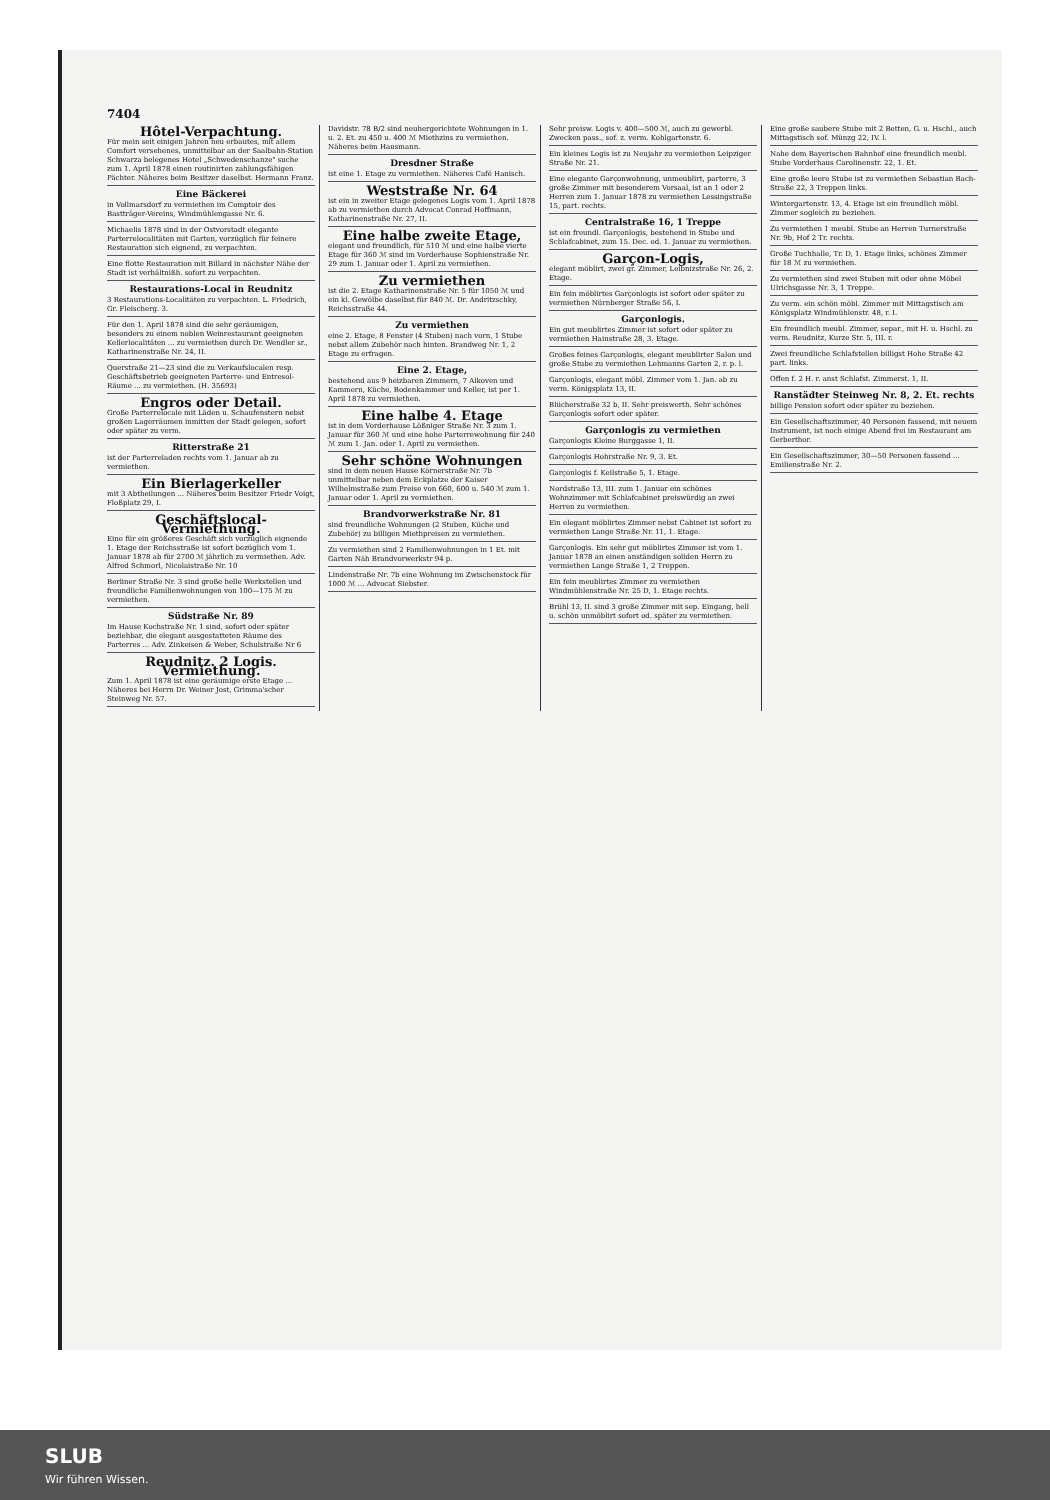7404
Hôtel-Verpachtung.
Für mein seit einigen Jahren neu erbautes, mit allem Comfort versehenes, unmittelbar an der Saalbahn-Station Schwarza belegenes Hotel „Schwedenschanze" suche zum 1. April 1878 einen routinirten zahlungsfähigen Pächter. Näheres beim Besitzer daselbst. Hermann Franz.
Eine Bäckerei
in Vollmarsdorf zu vermiethen im Comptoir des Bastträger-Vereins, Windmühlengasse Nr. 6.
Michaelis 1878 sind in der Ostvorstadt elegante Parterrelocalitäten mit Garten, vorzüglich für feinere Restauration sich eignend, zu verpachten.
Eine flotte Restauration mit Billard in nächster Nähe der Stadt ist verhältnißh. sofort zu verpachten.
Restaurations-Local in Reudnitz
3 Restaurations-Localitäten zu verpachten. L. Friedrich, Gr. Fleischerg. 3.
Für den 1. April 1878 sind die sehr geräumigen, besonders zu einem noblen Weinrestaurant geeigneten Kellerlocalitäten ... zu vermiethen durch Dr. Wendler sr., Katharinenstraße Nr. 24, II.
Querstraße 21—23 sind die zu Verkaufslocalen resp. Geschäftsbetrieb geeigneten Parterre- und Entresol-Räume ... zu vermiethen. (H. 35693)
Engros oder Detail.
Große Parterrelocale mit Läden u. Schaufenstern nebst großen Lagerräumen inmitten der Stadt gelegen, sofort oder später zu verm.
Ritterstraße 21
ist der Parterreladen rechts vom 1. Januar ab zu vermiethen.
Ein Bierlagerkeller
mit 3 Abtheilungen ... Näheres beim Besitzer Friedr Voigt, Floßplatz 29, I.
Geschäftslocal-Vermiethung.
Eine für ein größeres Geschäft sich vorzüglich eignende 1. Etage der Reichsstraße ist sofort bezüglich vom 1. Januar 1878 ab für 2700 ℳ jährlich zu vermiethen. Adv. Alfred Schmorl, Nicolaistraße Nr. 10
Berliner Straße Nr. 3 sind große helle Werkstellen und freundliche Familienwohnungen von 100—175 ℳ zu vermiethen.
Südstraße Nr. 89
Im Hause Kochstraße Nr. 1 sind, sofort oder später beziehbar, die elegant ausgestatteten Räume des Parterres ... Adv. Zinkeisen & Weber, Schulstraße Nr 6
Reudnitz. 2 Logis. Vermiethung.
Zum 1. April 1878 ist eine geräumige erste Etage ... Näheres bei Herrn Dr. Weiner Jost, Grimma'scher Steinweg Nr. 57.
Davidstr. 78 B/2 sind neuhergerichtete Wohnungen in 1. u. 2. Et. zu 450 u. 400 ℳ Miethzins zu vermiethen. Näheres beim Hausmann.
Dresdner Straße
ist eine 1. Etage zu vermiethen. Näheres Café Hanisch.
Weststraße Nr. 64
ist ein in zweiter Etage gelegenes Logis vom 1. April 1878 ab zu vermiethen durch Advocat Conrad Hoffmann, Katharinenstraße Nr. 27, II.
Eine halbe zweite Etage,
elegant und freundlich, für 510 ℳ und eine halbe vierte Etage für 360 ℳ sind im Vorderhause Sophienstraße Nr. 29 zum 1. Januar oder 1. April zu vermiethen.
Zu vermiethen
ist die 2. Etage Katharinenstraße Nr. 5 für 1050 ℳ und ein kl. Gewölbe daselbst für 840 ℳ. Dr. Andritzschky, Reichsstraße 44.
Zu vermiethen
eine 2. Etage, 8 Fenster (4 Stuben) nach vorn, 1 Stube nebst allem Zubehör nach hinten. Brandweg Nr. 1, 2 Etage zu erfragen.
Eine 2. Etage,
bestehend aus 9 heizbaren Zimmern, 7 Alkoven und Kammern, Küche, Bodenkammer und Keller, ist per 1. April 1878 zu vermiethen.
Eine halbe 4. Etage
ist in dem Vorderhause Lößniger Straße Nr. 3 zum 1. Januar für 360 ℳ und eine hohe Parterrewohnung für 240 ℳ zum 1. Jan. oder 1. April zu vermiethen.
Sehr schöne Wohnungen
sind in dem neuen Hause Körnerstraße Nr. 7b unmittelbar neben dem Eckplatze der Kaiser Wilhelmstraße zum Preise von 660, 600 u. 540 ℳ zum 1. Januar oder 1. April zu vermiethen.
Brandvorwerkstraße Nr. 81
sind freundliche Wohnungen (2 Stuben, Küche und Zubehör) zu billigen Miethpreisen zu vermiethen.
Zu vermiethen sind 2 Familienwohnungen in 1 Et. mit Garten Näh Brandvorwerkstr 94 p.
Lindenstraße Nr. 7b eine Wohnung im Zwischenstock für 1000 ℳ ... Advocat Siebster.
Sehr preisw. Logis v. 400—500 ℳ, auch zu gewerbl. Zwecken pass., sof. z. verm. Kohlgartenstr. 6.
Ein kleines Logis ist zu Neujahr zu vermiethen Leipziger Straße Nr. 21.
Eine elegante Garçonwohnung, unmeublirt, parterre, 3 große Zimmer mit besonderem Vorsaal, ist an 1 oder 2 Herren zum 1. Januar 1878 zu vermiethen Lessingstraße 15, part. rechts.
Centralstraße 16, 1 Treppe
ist ein freundl. Garçonlogis, bestehend in Stube und Schlafcabinet, zum 15. Dec. od. 1. Januar zu vermiethen.
Garçon-Logis,
elegant möblirt, zwei gr. Zimmer, Leibnizstraße Nr. 26, 2. Etage.
Ein fein möblirtes Garçonlogis ist sofort oder später zu vermiethen Nürnberger Straße 56, I.
Garçonlogis.
Ein gut meublirtes Zimmer ist sofort oder später zu vermiethen Hainstraße 28, 3. Etage.
Großes feines Garçonlogis, elegant meublirter Salon und große Stube zu vermiethen Lehmanns Garten 2, r. p. l.
Garçonlogis, elegant möbl. Zimmer vom 1. Jan. ab zu verm. Königsplatz 13, II.
Blücherstraße 32 b, II. Sehr preiswerth. Sehr schönes Garçonlogis sofort oder später.
Garçonlogis zu vermiethen
Garçonlogis Kleine Burggasse 1, II.
Garçonlogis Hohrstraße Nr. 9, 3. Et.
Garçonlogis f. Keilstraße 5, 1. Etage.
Nordstraße 13, III. zum 1. Januar ein schönes Wohnzimmer mit Schlafcabinet preiswürdig an zwei Herren zu vermiethen.
Ein elegant möblirtes Zimmer nebst Cabinet ist sofort zu vermiethen Lange Straße Nr. 11, 1. Etage.
Garçonlogis. Ein sehr gut möblirtes Zimmer ist vom 1. Januar 1878 an einen anständigen soliden Herrn zu vermiethen Lange Straße 1, 2 Treppen.
Ein fein meublirtes Zimmer zu vermiethen Windmühlenstraße Nr. 25 D, 1. Etage rechts.
Brühl 13, II. sind 3 große Zimmer mit sep. Eingang, hell u. schön unmöblirt sofort od. später zu vermiethen.
Eine große saubere Stube mit 2 Betten, G. u. Hschl., auch Mittagstisch sof. Münzg 22, IV. l.
Nahe dem Bayerischen Bahnhof eine freundlich meubl. Stube Vorderhaus Carolinenstr. 22, 1. Et.
Eine große leere Stube ist zu vermiethen Sebastian Bach-Straße 22, 3 Treppen links.
Wintergartenstr. 13, 4. Etage ist ein freundlich möbl. Zimmer sogleich zu beziehen.
Zu vermiethen 1 meubl. Stube an Herren Turnerstraße Nr. 9b, Hof 2 Tr. rechts.
Große Tuchhalle, Tr. D, 1. Etage links, schönes Zimmer für 18 ℳ zu vermiethen.
Zu vermiethen sind zwei Stuben mit oder ohne Möbel Ulrichsgasse Nr. 3, 1 Treppe.
Zu verm. ein schön möbl. Zimmer mit Mittagstisch am Königsplatz Windmühlenstr. 48, r. I.
Ein freundlich meubl. Zimmer, separ., mit H. u. Hschl. zu verm. Reudnitz, Kurze Str. 5, III. r.
Zwei freundliche Schlafstellen billigst Hohe Straße 42 part. links.
Offen f. 2 H. r. anst Schlafst. Zimmerst. 1, II.
Ranstädter Steinweg Nr. 8, 2. Et. rechts
billige Pension sofort oder später zu beziehen.
Ein Gesellschaftszimmer, 40 Personen fassend, mit neuem Instrument, ist noch einige Abend frei im Restaurant am Gerberthor.
Ein Gesellschaftszimmer, 30—50 Personen fassend ... Emilienstraße Nr. 2.
SLUB
Wir führen Wissen.